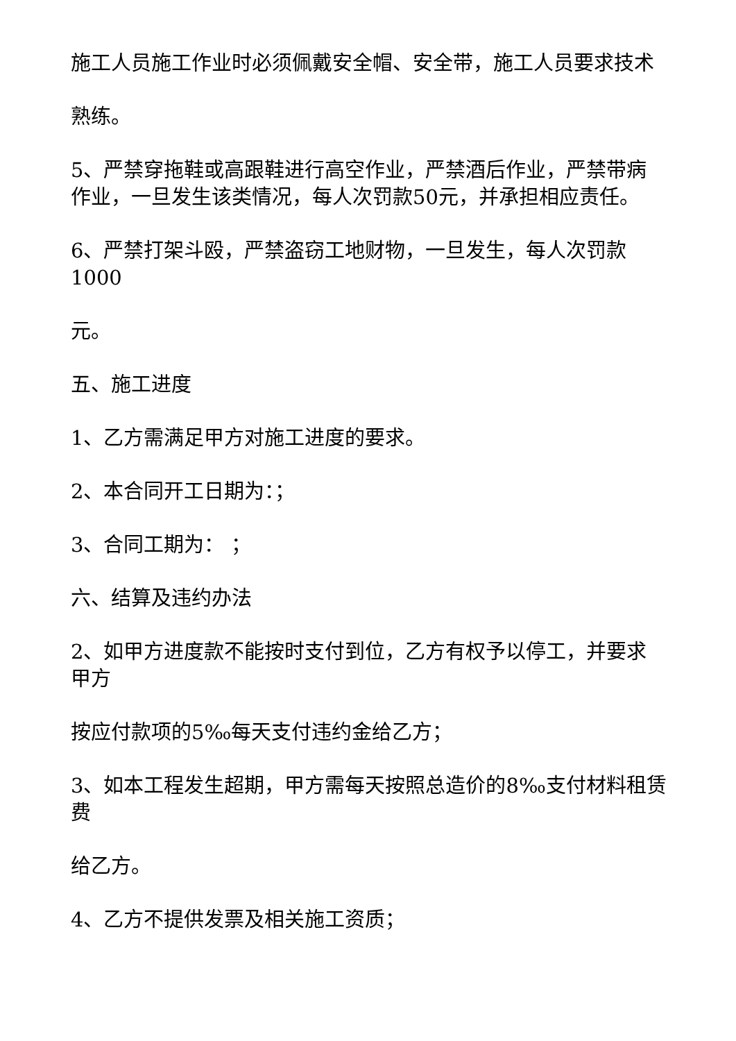施工人员施工作业时必须佩戴安全帽、安全带，施工人员要求技术
熟练。
5、严禁穿拖鞋或高跟鞋进行高空作业，严禁酒后作业，严禁带病作业，一旦发生该类情况，每人次罚款50元，并承担相应责任。
6、严禁打架斗殴，严禁盗窃工地财物，一旦发生，每人次罚款1000
元。
五、施工进度
1、乙方需满足甲方对施工进度的要求。
2、本合同开工日期为：；
3、合同工期为： ；
六、结算及违约办法
2、如甲方进度款不能按时支付到位，乙方有权予以停工，并要求甲方
按应付款项的5‰每天支付违约金给乙方；
3、如本工程发生超期，甲方需每天按照总造价的8‰支付材料租赁费
给乙方。
4、乙方不提供发票及相关施工资质；